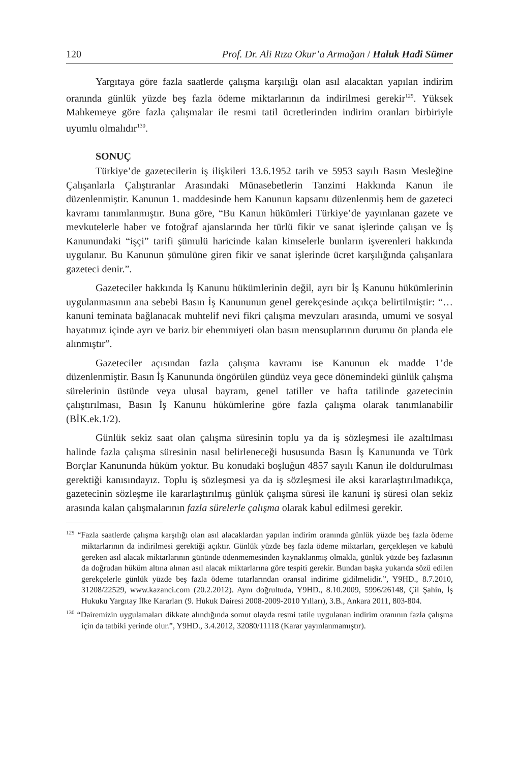120 Prof. Dr. Ali Rıza Okur’a Armağan / Haluk Hadi Sümer
Yargıtaya göre fazla saatlerde çalışma karşılığı olan asıl alacaktan yapılan indirim oranında günlük yüzde beş fazla ödeme miktarlarının da indirilmesi gerekir<sup>129</sup>. Yüksek Mahkemeye göre fazla çalışmalar ile resmi tatil ücretlerinden indirim oranları birbiriyle uyumlu olmalıdır<sup>130</sup>.
SONUÇ
Türkiye’de gazetecilerin iş ilişkileri 13.6.1952 tarih ve 5953 sayılı Basın Mesleğine Çalışanlarla Çalıştıranlar Arasındaki Münasebetlerin Tanzimi Hakkında Kanun ile düzenlenmiştir. Kanunun 1. maddesinde hem Kanunun kapsamı düzenlenmiş hem de gazeteci kavramı tanımlanmıştır. Buna göre, “Bu Kanun hükümleri Türkiye’de yayınlanan gazete ve mevkutelerle haber ve fotoğraf ajanslarında her türlü fikir ve sanat işlerinde çalışan ve İş Kanunundaki “işçi” tarifi şümulü haricinde kalan kimselerle bunların işverenleri hakkında uygulanır. Bu Kanunun şümulüne giren fikir ve sanat işlerinde ücret karşılığında çalışanlara gazeteci denir.”.
Gazeteciler hakkında İş Kanunu hükümlerinin değil, ayrı bir İş Kanunu hükümlerinin uygulanmasının ana sebebi Basın İş Kanununun genel gerekçesinde açıkça belirtilmiştir: “… kanuni teminata bağlanacak muhtelif nevi fikri çalışma mevzuları arasında, umumi ve sosyal hayatımız içinde ayrı ve bariz bir ehemmiyeti olan basın mensuplarının durumu ön planda ele alınmıştır”.
Gazeteciler açısından fazla çalışma kavramı ise Kanunun ek madde 1’de düzenlenmiştir. Basın İş Kanununda öngörülen gündüz veya gece dönemindeki günlük çalışma sürelerinin üstünde veya ulusal bayram, genel tatiller ve hafta tatilinde gazetecinin çalıştırılması, Basın İş Kanunu hükümlerine göre fazla çalışma olarak tanımlanabilir (BİK.ek.1/2).
Günlük sekiz saat olan çalışma süresinin toplu ya da iş sözleşmesi ile azaltılması halinde fazla çalışma süresinin nasıl belirleneceği hususunda Basın İş Kanununda ve Türk Borçlar Kanununda hüküm yoktur. Bu konudaki boşluğun 4857 sayılı Kanun ile doldurulması gerektiği kanısındayız. Toplu iş sözleşmesi ya da iş sözleşmesi ile aksi kararlaştırılmadıkça, gazetecinin sözleşme ile kararlaştırılmış günlük çalışma süresi ile kanuni iş süresi olan sekiz arasında kalan çalışmalarının fazla sürelerle çalışma olarak kabul edilmesi gerekir.
<sup>129</sup> “Fazla saatlerde çalışma karşılığı olan asıl alacaklardan yapılan indirim oranında günlük yüzde beş fazla ödeme miktarlarının da indirilmesi gerektiği açıktır. Günlük yüzde beş fazla ödeme miktarları, gerçekleşen ve kabulü gereken asıl alacak miktarlarının gününde ödenmemesinden kaynaklanmış olmakla, günlük yüzde beş fazlasının da doğrudan hüküm altına alınan asıl alacak miktarlarına göre tespiti gerekir. Bundan başka yukarıda sözü edilen gerekçelerle günlük yüzde beş fazla ödeme tutarlarından oransal indirime gidilmelidir.”, Y9HD., 8.7.2010, 31208/22529, www.kazanci.com (20.2.2012). Aynı doğrultuda, Y9HD., 8.10.2009, 5996/26148, Çil Şahin, İş Hukuku Yargıtay İlke Kararları (9. Hukuk Dairesi 2008-2009-2010 Yılları), 3.B., Ankara 2011, 803-804.
<sup>130</sup> “Dairemizin uygulamaları dikkate alındığında somut olayda resmi tatile uygulanan indirim oranının fazla çalışma için da tatbiki yerinde olur.”, Y9HD., 3.4.2012, 32080/11118 (Karar yayınlanmamıştır).